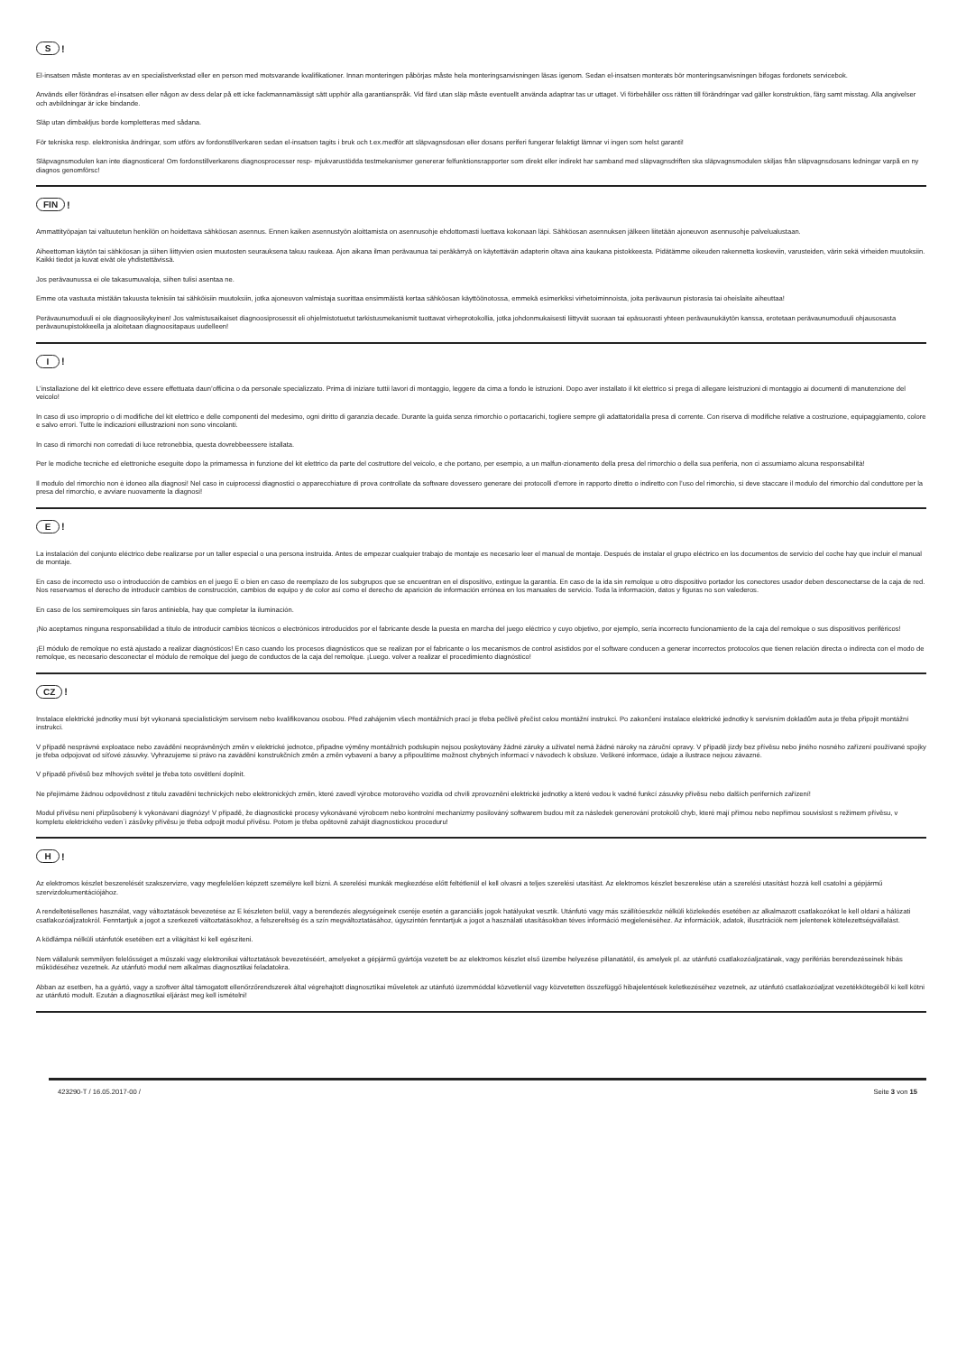S!
El-insatsen måste monteras av en specialistverkstad eller en person med motsvarande kvalifikationer. Innan monteringen påbörjas måste hela monteringsanvisningen läsas igenom. Sedan el-insatsen monterats bör monteringsanvisningen bifogas fordonets servicebok.
Används eller förändras el-insatsen eller någon av dess delar på ett icke fackmannamässigt sätt upphör alla garantianspråk. Vid färd utan släp måste eventuellt använda adaptrar tas ur uttaget. Vi förbehåller oss rätten till förändringar vad gäller konstruktion, färg samt misstag. Alla angivelser och avbildningar är icke bindande.
Släp utan dimbakljus borde kompletteras med sådana.
För tekniska resp. elektroniska ändringar, som utförs av fordonstillverkaren sedan el-insatsen tagits i bruk och t.ex.medför att släpvagnsdosan eller dosans periferi fungerar felaktigt lämnar vi ingen som helst garanti!
Släpvagnsmodulen kan inte diagnosticera! Om fordonstillverkarens diagnosprocesser resp- mjukvarustödda testmekanismer genererar felfunktionsrapporter som direkt eller indirekt har samband med släpvagnsdriften ska släpvagnsmodulen skiljas från släpvagnsdosans ledningar varpå en ny diagnos genomförsc!
FIN!
Ammattityöpajan tai valtuutetun henkilön on hoidettava sähköosan asennus. Ennen kaiken asennustyön aloittamista on asennusohje ehdottomasti luettava kokonaan läpi. Sähköosan asennuksen jälkeen liitetään ajoneuvon asennusohje palvelualustaan.
Aiheettoman käytön tai sähköosan ja siihen liittyvien osien muutosten seurauksena takuu raukeaa. Ajon aikana ilman perävaunua tai peräkärryä on käytettävän adapterin oltava aina kaukana pistokkeesta. Pidätämme oikeuden rakennetta koskeviin, varusteiden, värin sekä virheiden muutoksiin. Kaikki tiedot ja kuvat eivät ole yhdistettävissä.
Jos perävaunussa ei ole takasumuvaloja, siihen tulisi asentaa ne.
Emme ota vastuuta mistään takuusta teknisiin tai sähköisiin muutoksiin, jotka ajoneuvon valmistaja suorittaa ensimmäistä kertaa sähköosan käyttöönotossa, emmekä esimerkiksi virhetoiminnoista, joita perävaunun pistorasia tai oheislaite aiheuttaa!
Perävaunumoduuli ei ole diagnoosikykyinen! Jos valmistusaikaiset diagnoosiprosessit eli ohjelmistotuetut tarkistusmekanismit tuottavat virheprotokollia, jotka johdonmukaisesti liittyvät suoraan tai epäsuorasti yhteen perävaunukäytön kanssa, erotetaan perävaunumoduuli ohjausosasta perävaunupistokkeella ja aloitetaan diagnoositapaus uudelleen!
I!
L’installazione del kit elettrico deve essere effettuata daun’officina o da personale specializzato. Prima di iniziare tuttii lavori di montaggio, leggere da cima a fondo le istruzioni. Dopo aver installato il kit elettrico si prega di allegare leistruzioni di montaggio ai documenti di manutenzione del veicolo!
In caso di uso improprio o di modifiche del kit elettrico e delle componenti del medesimo, ogni diritto di garanzia decade. Durante la guida senza rimorchio o portacarichi, togliere sempre gli adattatoridalla presa di corrente. Con riserva di modifiche relative a costruzione, equipaggiamento, colore e salvo errori. Tutte le indicazioni eillustrazioni non sono vincolanti.
In caso di rimorchi non corredati di luce retronebbia, questa dovrebbeessere istallata.
Per le modiche tecniche ed elettroniche eseguite dopo la primamessa in funzione del kit elettrico da parte del costruttore del veicolo, e che portano, per esempio, a un malfun-zionamento della presa del rimorchio o della sua periferia, non ci assumiamo alcuna responsabilità!
Il modulo del rimorchio non è idoneo alla diagnosi! Nel caso in cuiprocessi diagnostici o apparecchiature di prova controllate da software dovessero generare dei protocolli d’errore in rapporto diretto o indiretto con l’uso del rimorchio, si deve staccare il modulo del rimorchio dal conduttore per la presa del rimorchio, e avviare nuovamente la diagnosi!
E!
La instalación del conjunto eléctrico debe realizarse por un taller especial o una persona instruida. Antes de empezar cualquier trabajo de montaje es necesario leer el manual de montaje. Después de instalar el grupo eléctrico en los documentos de servicio del coche hay que incluir el manual de montaje.
En caso de incorrecto uso o introducción de cambios en el juego E o bien en caso de reemplazo de los subgrupos que se encuentran en el dispositivo, extingue la garantía. En caso de la ida sin remolque u otro dispositivo portador los conectores usador deben desconectarse de la caja de red. Nos reservamos el derecho de introducir cambios de construcción, cambios de equipo y de color así como el derecho de aparición de información errónea en los manuales de servicio. Toda la información, datos y figuras no son valederos.
En caso de los semiremolques sin faros antiniebla, hay que completar la iluminación.
¡No aceptamos ninguna responsabilidad a título de introducir cambios técnicos o electrónicos introducidos por el fabricante desde la puesta en marcha del juego eléctrico y cuyo objetivo, por ejemplo, sería incorrecto funcionamiento de la caja del remolque o sus dispositivos periféricos!
¡El módulo de remolque no está ajustado a realizar diagnósticos! En caso cuando los procesos diagnósticos que se realizan por el fabricante o los mecanismos de control asistidos por el software conducen a generar incorrectos protocolos que tienen relación directa o indirecta con el modo de remolque, es necesario desconectar el módulo de remolque del juego de conductos de la caja del remolque. ¡Luego. volver a realizar el procedimiento diagnóstico!
CZ!
Instalace elektrické jednotky musí být vykonaná specialistickým servisem nebo kvalifikovanou osobou. Před zahájením všech montážních prací je třeba pečlivě přečíst celou montážní instrukci. Po zakončení instalace elektrické jednotky k servisním dokladům auta je třeba připojit montážní instrukci.
V případě nesprávné exploatace nebo zavádění neoprávněných změn v elektrické jednotce, připadne výměny montážních podskupin nejsou poskytovány žádné záruky a uživatel nemá žádné nároky na záruční opravy. V případě jízdy bez přívěsu nebo jiného nosného zařízení používané spojky je třeba odpojovat od síťové zásuvky. Vyhrazujeme si právo na zavádění konstrukčních změn a změn vybavení a barvy a připouštíme možnost chybných informací v návodech k obsluze. Veškeré informace, údaje a ilustrace nejsou závazné.
V případě přívěsů bez mlhových světel je třeba toto osvětlení doplnit.
Ne přejímáme žádnou odpovědnost z titulu zavadění technických nebo elektronických změn, které zavedl výrobce motorového vozidla od chvíli zprovoznění elektrické jednotky a které vedou k vadné funkcí zásuvky přívěsu nebo dalších periferních zařízení!
Modul přívěsu není přizpůsobený k vykonávaní diagnózy! V případě, že diagnostické procesy vykonávané výrobcem nebo kontrolní mechanizmy posilováný softwarem budou mít za následek generování protokolů chyb, které mají přímou nebo nepřímou souvislost s režimem přívěsu, v kompletu elektrického veden`i zásůvky přívěsu je třeba odpojit modul přívěsu. Potom je třeba opětovně zahájit diagnostickou proceduru!
H!
Az elektromos készlet beszerelését szakszervizre, vagy megfelelően képzett személyre kell bízni. A szerelési munkák megkezdése előtt feltétlenül el kell olvasni a teljes szerelési utasítást. Az elektromos készlet beszerelése után a szerelési utasítást hozzá kell csatolni a gépjármű szervizdokumentációjához.
A rendeltetésellenes használat, vagy változtatások bevezetése az E készleten belül, vagy a berendezés alegységeinek cseréje esetén a garanciális jogok hatályukat vesztik. Utánfutó vagy más szállítóeszköz nélküli közlekedés esetében az alkalmazott csatlakozókat le kell oldani a hálózati csatlakozóaljzatokról. Fenntartjuk a jogot a szerkezeti változtatásokhoz, a felszereltség és a szín megváltoztatásához, úgyszintén fenntartjuk a jogot a használati utasításokban téves információ megjelenéséhez. Az információk, adatok, illusztrációk nem jelentenek kötelezettségvállalást.
A ködlámpa nélküli utánfutók esetében ezt a világítást ki kell egészíteni.
Nem vállalunk semmilyen felelősséget a műszaki vagy elektronikai változtatások bevezetéséért, amelyeket a gépjármű gyártója vezetett be az elektromos készlet első üzembe helyezése pillanatától, és amelyek pl. az utánfutó csatlakozóaljzatának, vagy perifériás berendezéseinek hibás működéséhez vezetnek. Az utánfutó modul nem alkalmas diagnosztikai feladatokra.
Abban az esetben, ha a gyártó, vagy a szoftver által támogatott ellenőrzőrendszerek által végrehajtott diagnosztikai műveletek az utánfutó üzemmóddal közvetlenül vagy közvetetten összefüggő hibajelentések keletkezéséhez vezetnek, az utánfutó csatlakozóaljzat vezetékkötegéből ki kell kötni az utánfutó modult. Ezután a diagnosztikai eljárást meg kell ismételni!
423290-T / 16.05.2017-00 / Seite 3 von 15